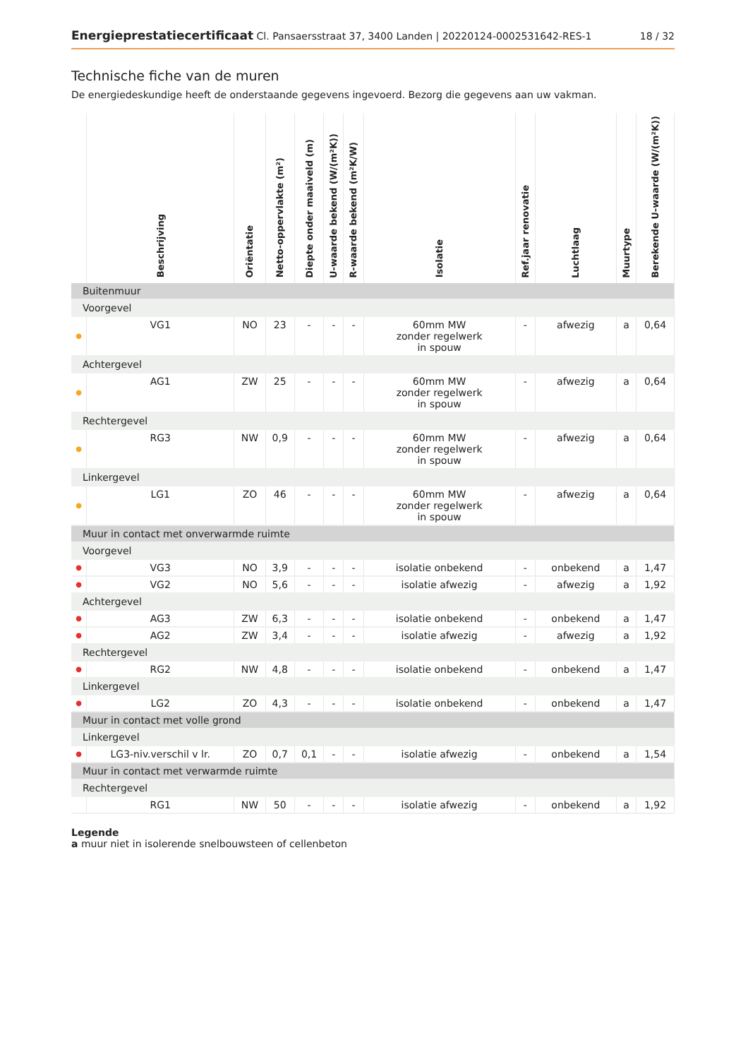Energieprestatiecertificaat Cl. Pansaersstraat 37, 3400 Landen | 20220124-0002531642-RES-1
18 / 32
Technische fiche van de muren
De energiedeskundige heeft de onderstaande gegevens ingevoerd. Bezorg die gegevens aan uw vakman.
| | Beschrijving | Oriëntatie | Netto-oppervlakte (m²) | Diepte onder maaiveld (m) | U-waarde bekend (W/(m²K)) | R-waarde bekend (m²K/W) | Isolatie | Ref.jaar renovatie | Luchtlaag | Muurtype | Berekende U-waarde (W/(m²K)) |
| --- | --- | --- | --- | --- | --- | --- | --- | --- | --- | --- | --- |
| Buitenmuur | | | | | | | | | | | |
| Voorgevel | | | | | | | | | | | |
| ● | VG1 | NO | 23 | - | - | - | 60mm MW zonder regelwerk in spouw | - | afwezig | a | 0,64 |
| Achtergevel | | | | | | | | | | | |
| ● | AG1 | ZW | 25 | - | - | - | 60mm MW zonder regelwerk in spouw | - | afwezig | a | 0,64 |
| Rechtergevel | | | | | | | | | | | |
| ● | RG3 | NW | 0,9 | - | - | - | 60mm MW zonder regelwerk in spouw | - | afwezig | a | 0,64 |
| Linkergevel | | | | | | | | | | | |
| ● | LG1 | ZO | 46 | - | - | - | 60mm MW zonder regelwerk in spouw | - | afwezig | a | 0,64 |
| Muur in contact met onverwarmde ruimte | | | | | | | | | | | |
| Voorgevel | | | | | | | | | | | |
| ● | VG3 | NO | 3,9 | - | - | - | isolatie onbekend | - | onbekend | a | 1,47 |
| ● | VG2 | NO | 5,6 | - | - | - | isolatie afwezig | - | afwezig | a | 1,92 |
| Achtergevel | | | | | | | | | | | |
| ● | AG3 | ZW | 6,3 | - | - | - | isolatie onbekend | - | onbekend | a | 1,47 |
| ● | AG2 | ZW | 3,4 | - | - | - | isolatie afwezig | - | afwezig | a | 1,92 |
| Rechtergevel | | | | | | | | | | | |
| ● | RG2 | NW | 4,8 | - | - | - | isolatie onbekend | - | onbekend | a | 1,47 |
| Linkergevel | | | | | | | | | | | |
| ● | LG2 | ZO | 4,3 | - | - | - | isolatie onbekend | - | onbekend | a | 1,47 |
| Muur in contact met volle grond | | | | | | | | | | | |
| Linkergevel | | | | | | | | | | | |
| ● | LG3-niv.verschil v lr. | ZO | 0,7 | 0,1 | - | - | isolatie afwezig | - | onbekend | a | 1,54 |
| Muur in contact met verwarmde ruimte | | | | | | | | | | | |
| Rechtergevel | | | | | | | | | | | |
| | RG1 | NW | 50 | - | - | - | isolatie afwezig | - | onbekend | a | 1,92 |
Legende
a muur niet in isolerende snelbouwsteen of cellenbeton